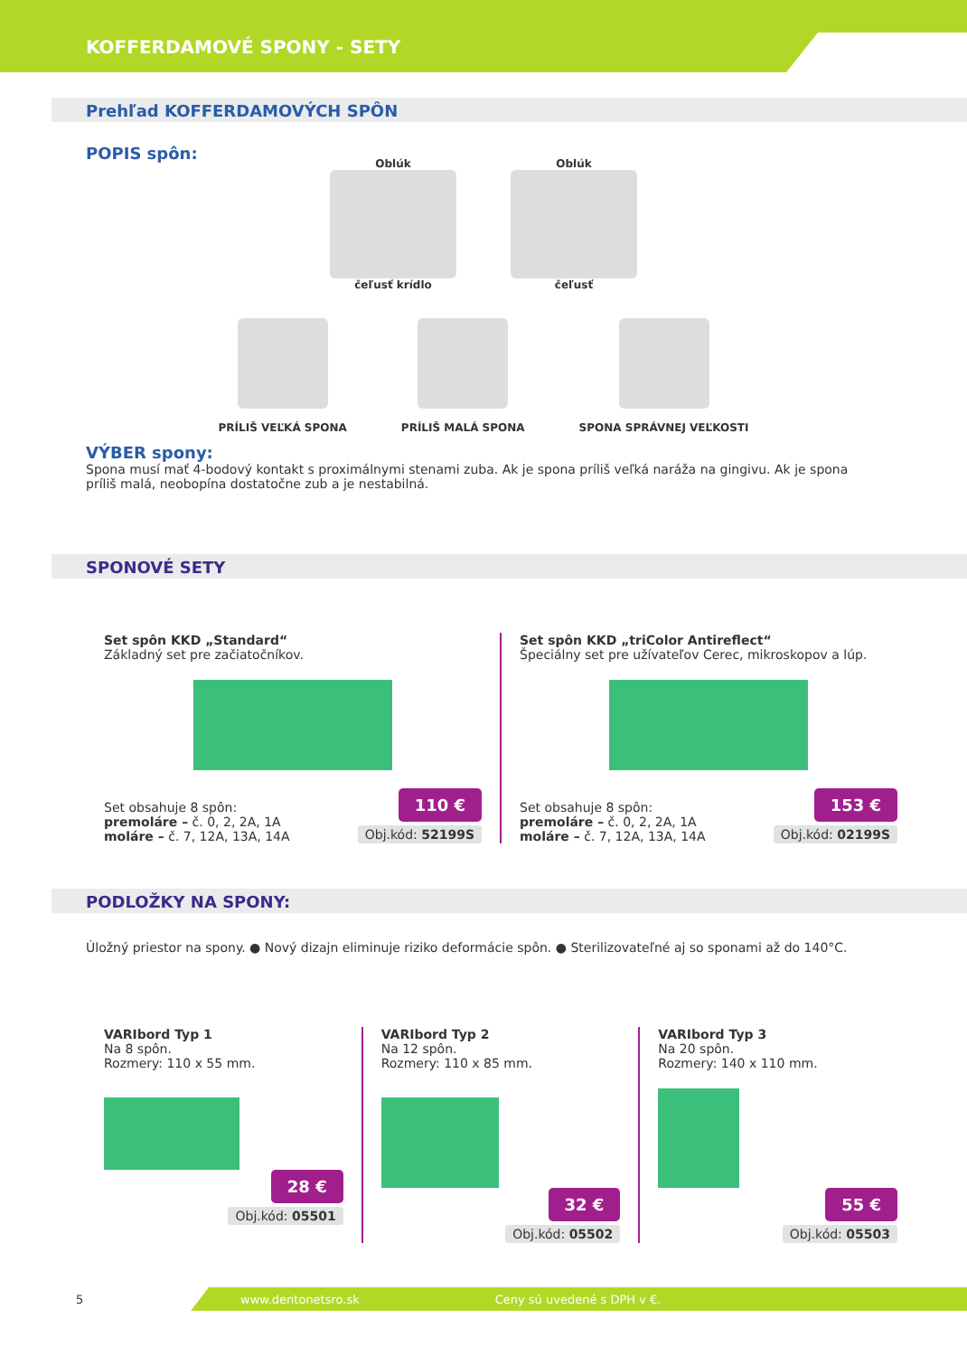KOFFERDAMOVÉ SPONY - SETY
Prehľad KOFFERDAMOVÝCH SPÔN
POPIS spôn:
Oblúk
čeľusť krídlo
Oblúk
čeľusť
PRÍLIŠ VEĽKÁ SPONA
PRÍLIŠ MALÁ SPONA
SPONA SPRÁVNEJ VEĽKOSTI
VÝBER spony:
Spona musí mať 4-bodový kontakt s proximálnymi stenami zuba. Ak je spona príliš veľká naráža na gingivu. Ak je spona príliš malá, neobopína dostatočne zub a je nestabilná.
SPONOVÉ SETY
Set spôn KKD „Standard“
Základný set pre začiatočníkov.
Set obsahuje 8 spôn:
premoláre – č. 0, 2, 2A, 1A
moláre – č. 7, 12A, 13A, 14A
110 €
Obj.kód: 52199S
Set spôn KKD „triColor Antireflect“
Špeciálny set pre užívateľov Cerec, mikroskopov a lúp.
Set obsahuje 8 spôn:
premoláre – č. 0, 2, 2A, 1A
moláre – č. 7, 12A, 13A, 14A
153 €
Obj.kód: 02199S
PODLOŽKY NA SPONY:
Úložný priestor na spony. ● Nový dizajn eliminuje riziko deformácie spôn. ● Sterilizovateľné aj so sponami až do 140°C.
VARIbord Typ 1
Na 8 spôn.
Rozmery: 110 x 55 mm.
28 €
Obj.kód: 05501
VARIbord Typ 2
Na 12 spôn.
Rozmery: 110 x 85 mm.
32 €
Obj.kód: 05502
VARIbord Typ 3
Na 20 spôn.
Rozmery: 140 x 110 mm.
55 €
Obj.kód: 05503
5
www.dentonetsro.sk Ceny sú uvedené s DPH v €.